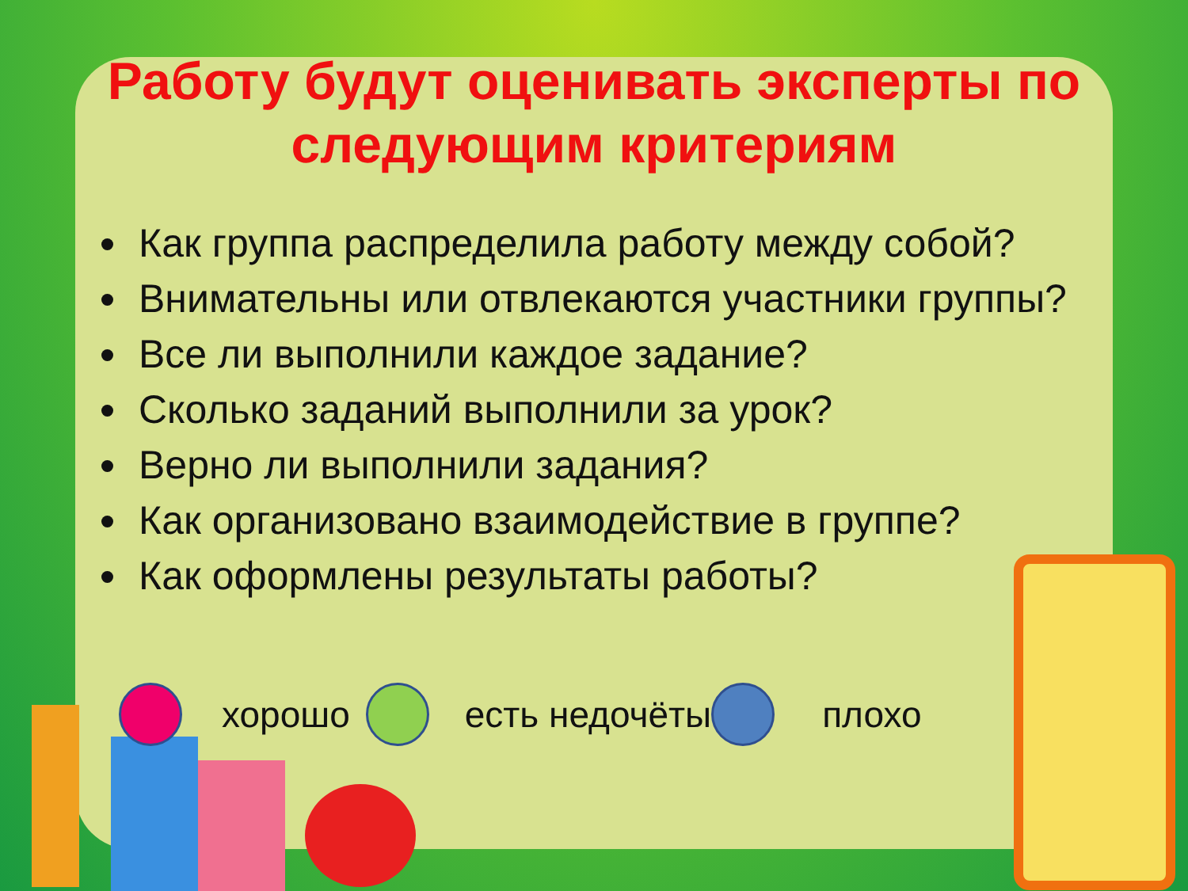Работу будут оценивать эксперты по
следующим критериям
Как группа распределила работу между собой?
Внимательны или отвлекаются участники группы?
Все ли выполнили каждое задание?
Сколько заданий выполнили за урок?
Верно ли выполнили задания?
Как организовано взаимодействие в группе?
Как оформлены результаты работы?
хорошо есть недочёты плохо